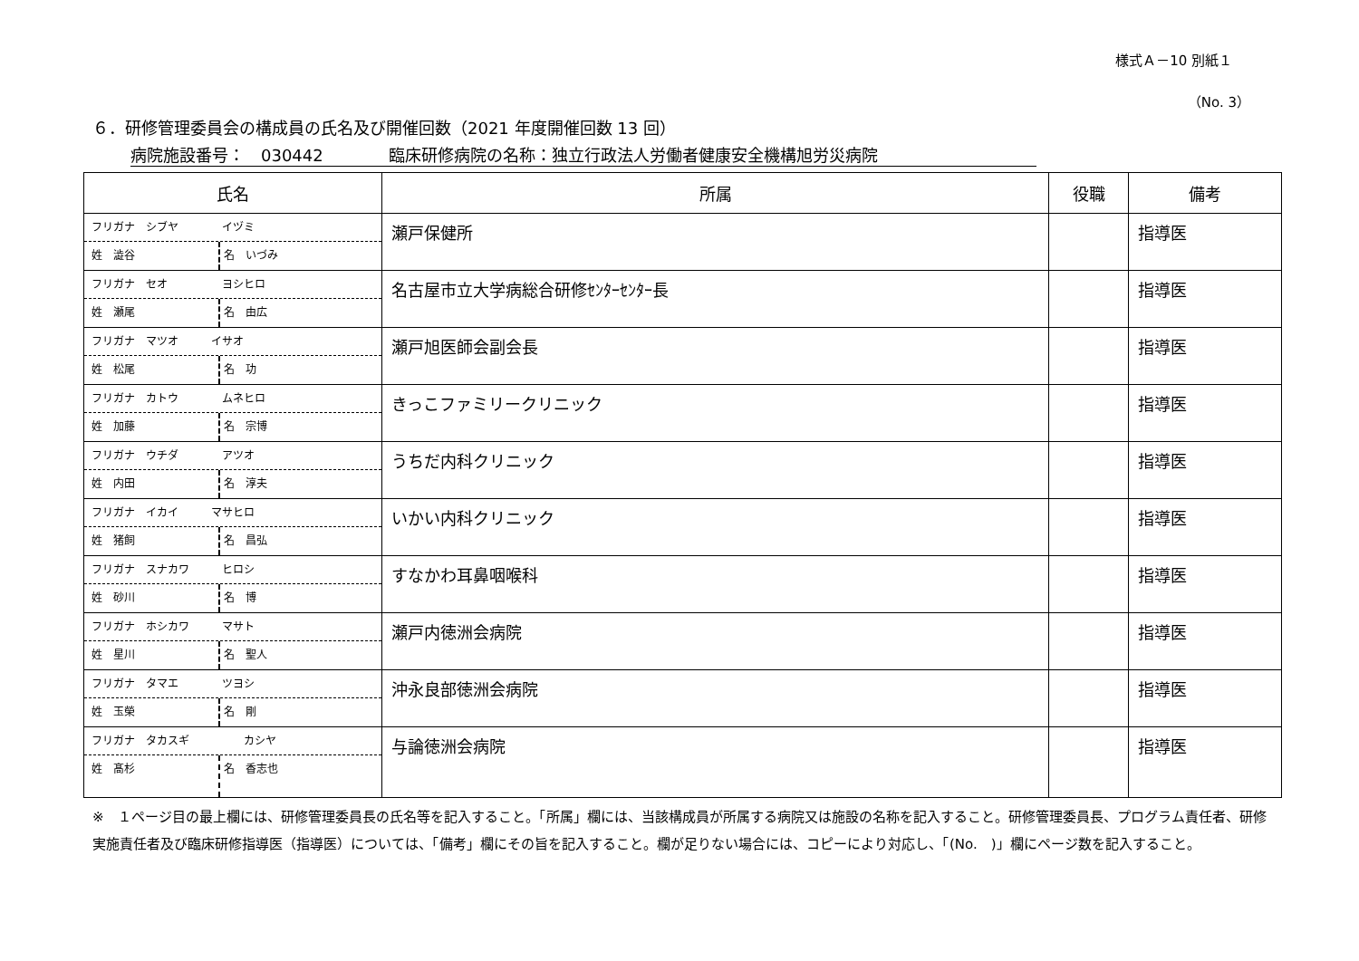様式Ａ－10 別紙１
（No. 3）
６．研修管理委員会の構成員の氏名及び開催回数（2021 年度開催回数 13 回）
病院施設番号：　030442　　　　臨床研修病院の名称：独立行政法人労働者健康安全機構旭労災病院
| 氏名 | 所属 | 役職 | 備考 |
| --- | --- | --- | --- |
| フリガナ シブヤ イヅミ 姓 澁谷 名 いづみ | 瀬戸保健所 | | 指導医 |
| フリガナ セオ ヨシヒロ 姓 瀬尾 名 由広 | 名古屋市立大学病総合研修ｾﾝﾀｰｾﾝﾀｰ長 | | 指導医 |
| フリガナ マツオ イサオ 姓 松尾 名 功 | 瀬戸旭医師会副会長 | | 指導医 |
| フリガナ カトウ ムネヒロ 姓 加藤 名 宗博 | きっこファミリークリニック | | 指導医 |
| フリガナ ウチダ アツオ 姓 内田 名 淳夫 | うちだ内科クリニック | | 指導医 |
| フリガナ イカイ マサヒロ 姓 猪飼 名 昌弘 | いかい内科クリニック | | 指導医 |
| フリガナ スナカワ ヒロシ 姓 砂川 名 博 | すなかわ耳鼻咽喉科 | | 指導医 |
| フリガナ ホシカワ マサト 姓 星川 名 聖人 | 瀬戸内徳洲会病院 | | 指導医 |
| フリガナ タマエ ツヨシ 姓 玉榮 名 剛 | 沖永良部徳洲会病院 | | 指導医 |
| フリガナ タカスギ カシヤ 姓 髙杉 名 香志也 | 与論徳洲会病院 | | 指導医 |
※　１ページ目の最上欄には、研修管理委員長の氏名等を記入すること。「所属」欄には、当該構成員が所属する病院又は施設の名称を記入すること。研修管理委員長、プログラム責任者、研修実施責任者及び臨床研修指導医（指導医）については、「備考」欄にその旨を記入すること。欄が足りない場合には、コピーにより対応し、「(No.　)」欄にページ数を記入すること。